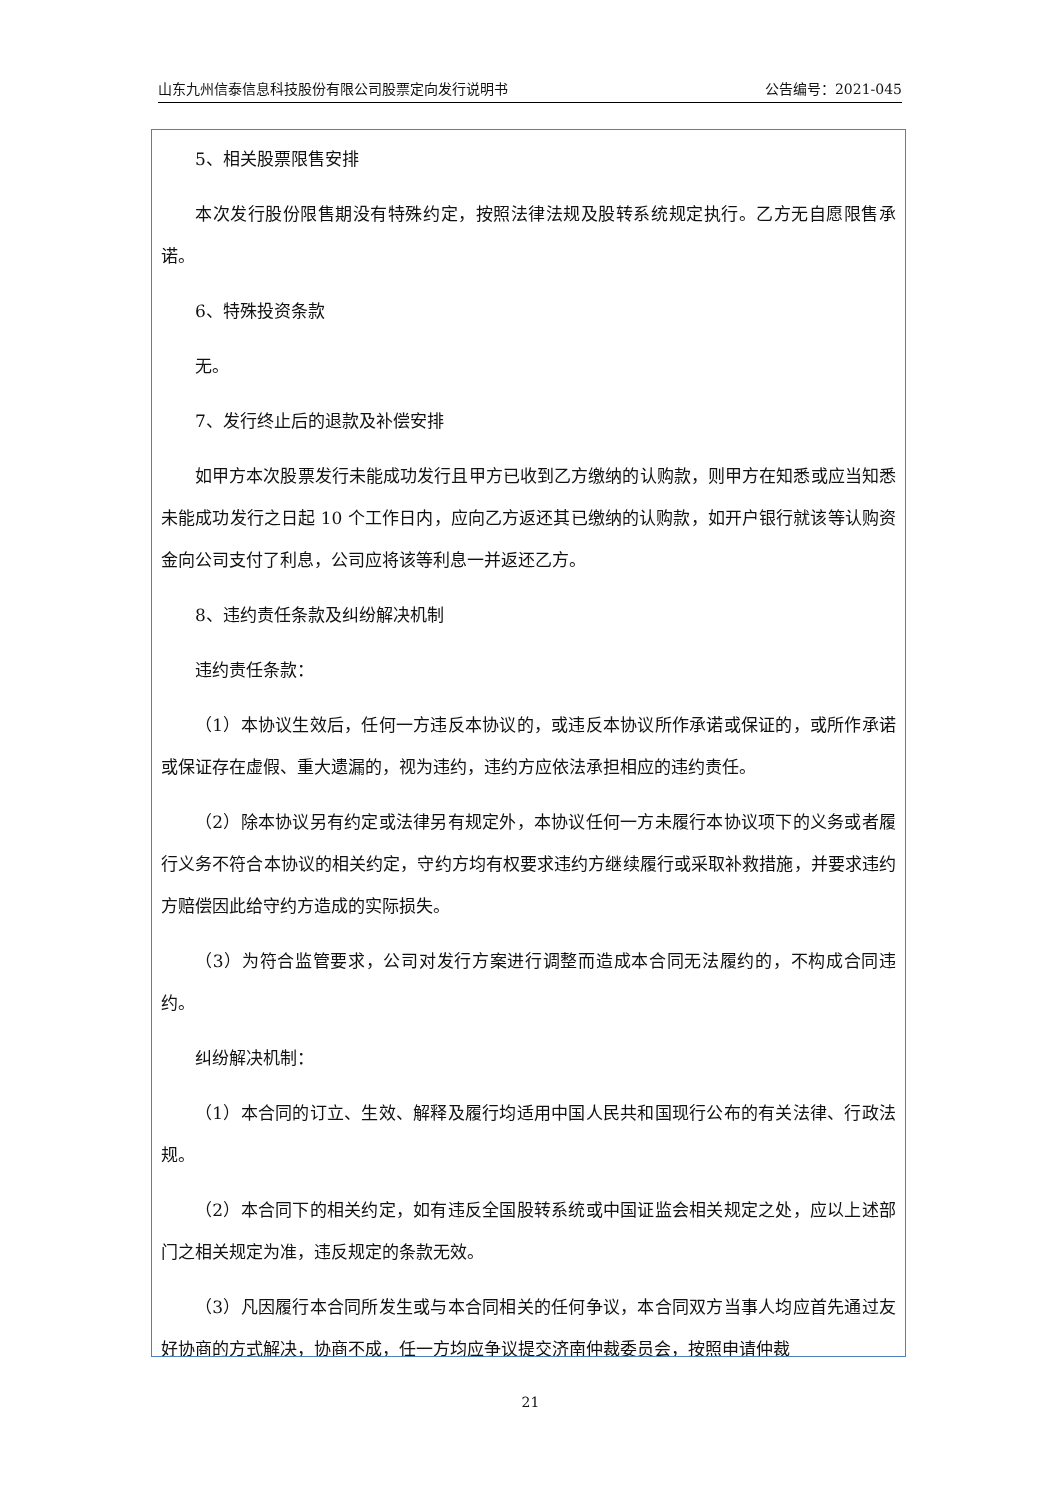山东九州信泰信息科技股份有限公司股票定向发行说明书 公告编号：2021-045
5、相关股票限售安排
本次发行股份限售期没有特殊约定，按照法律法规及股转系统规定执行。乙方无自愿限售承诺。
6、特殊投资条款
无。
7、发行终止后的退款及补偿安排
如甲方本次股票发行未能成功发行且甲方已收到乙方缴纳的认购款，则甲方在知悉或应当知悉未能成功发行之日起 10 个工作日内，应向乙方返还其已缴纳的认购款，如开户银行就该等认购资金向公司支付了利息，公司应将该等利息一并返还乙方。
8、违约责任条款及纠纷解决机制
违约责任条款：
（1）本协议生效后，任何一方违反本协议的，或违反本协议所作承诺或保证的，或所作承诺或保证存在虚假、重大遗漏的，视为违约，违约方应依法承担相应的违约责任。
（2）除本协议另有约定或法律另有规定外，本协议任何一方未履行本协议项下的义务或者履行义务不符合本协议的相关约定，守约方均有权要求违约方继续履行或采取补救措施，并要求违约方赔偿因此给守约方造成的实际损失。
（3）为符合监管要求，公司对发行方案进行调整而造成本合同无法履约的，不构成合同违约。
纠纷解决机制：
（1）本合同的订立、生效、解释及履行均适用中国人民共和国现行公布的有关法律、行政法规。
（2）本合同下的相关约定，如有违反全国股转系统或中国证监会相关规定之处，应以上述部门之相关规定为准，违反规定的条款无效。
（3）凡因履行本合同所发生或与本合同相关的任何争议，本合同双方当事人均应首先通过友好协商的方式解决，协商不成，任一方均应争议提交济南仲裁委员会，按照申请仲裁
21